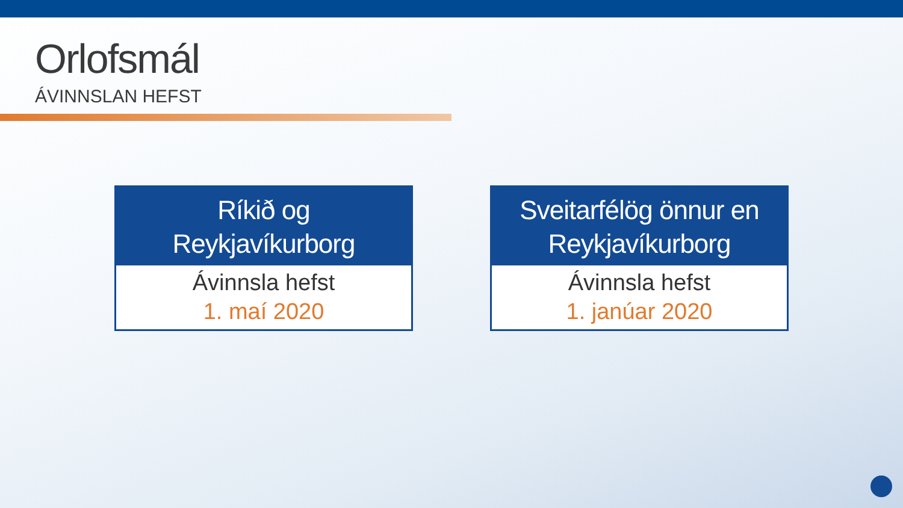Orlofsmál
ÁVINNSLAN HEFST
Ríkið og
Reykjavíkurborg
Ávinnsla hefst
1. maí 2020
Sveitarfélög önnur en
Reykjavíkurborg
Ávinnsla hefst
1. janúar 2020